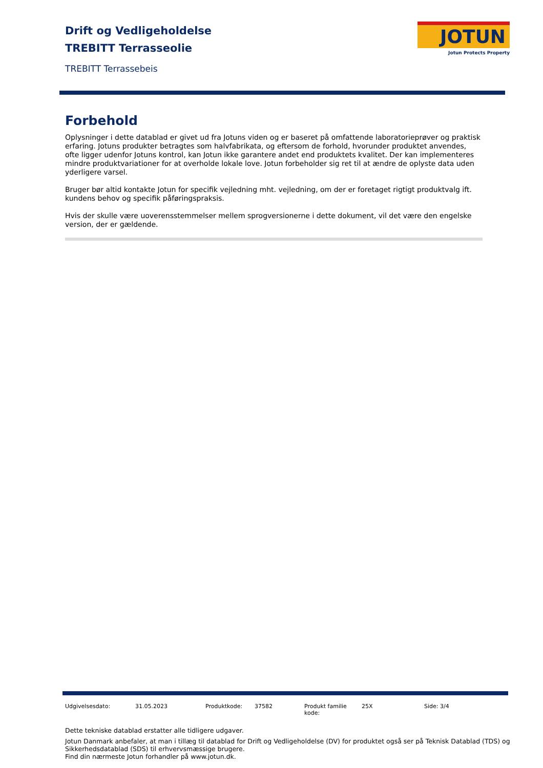Drift og Vedligeholdelse
TREBITT Terrasseolie
TREBITT Terrassebeis
JOTUN
Jotun Protects Property
Forbehold
Oplysninger i dette datablad er givet ud fra Jotuns viden og er baseret på omfattende laboratorieprøver og praktisk erfaring. Jotuns produkter betragtes som halvfabrikata, og eftersom de forhold, hvorunder produktet anvendes, ofte ligger udenfor Jotuns kontrol, kan Jotun ikke garantere andet end produktets kvalitet. Der kan implementeres mindre produktvariationer for at overholde lokale love. Jotun forbeholder sig ret til at ændre de oplyste data uden yderligere varsel.
Bruger bør altid kontakte Jotun for specifik vejledning mht. vejledning, om der er foretaget rigtigt produktvalg ift. kundens behov og specifik påføringspraksis.
Hvis der skulle være uoverensstemmelser mellem sprogversionerne i dette dokument, vil det være den engelske version, der er gældende.
| Udgivelsesdato: | 31.05.2023 | Produktkode: | 37582 | Produkt familie kode: | 25X | Side: 3/4 |
Dette tekniske datablad erstatter alle tidligere udgaver.
Jotun Danmark anbefaler, at man i tillæg til datablad for Drift og Vedligeholdelse (DV) for produktet også ser på Teknisk Datablad (TDS) og Sikkerhedsdatablad (SDS) til erhvervsmæssige brugere.
Find din nærmeste Jotun forhandler på www.jotun.dk.